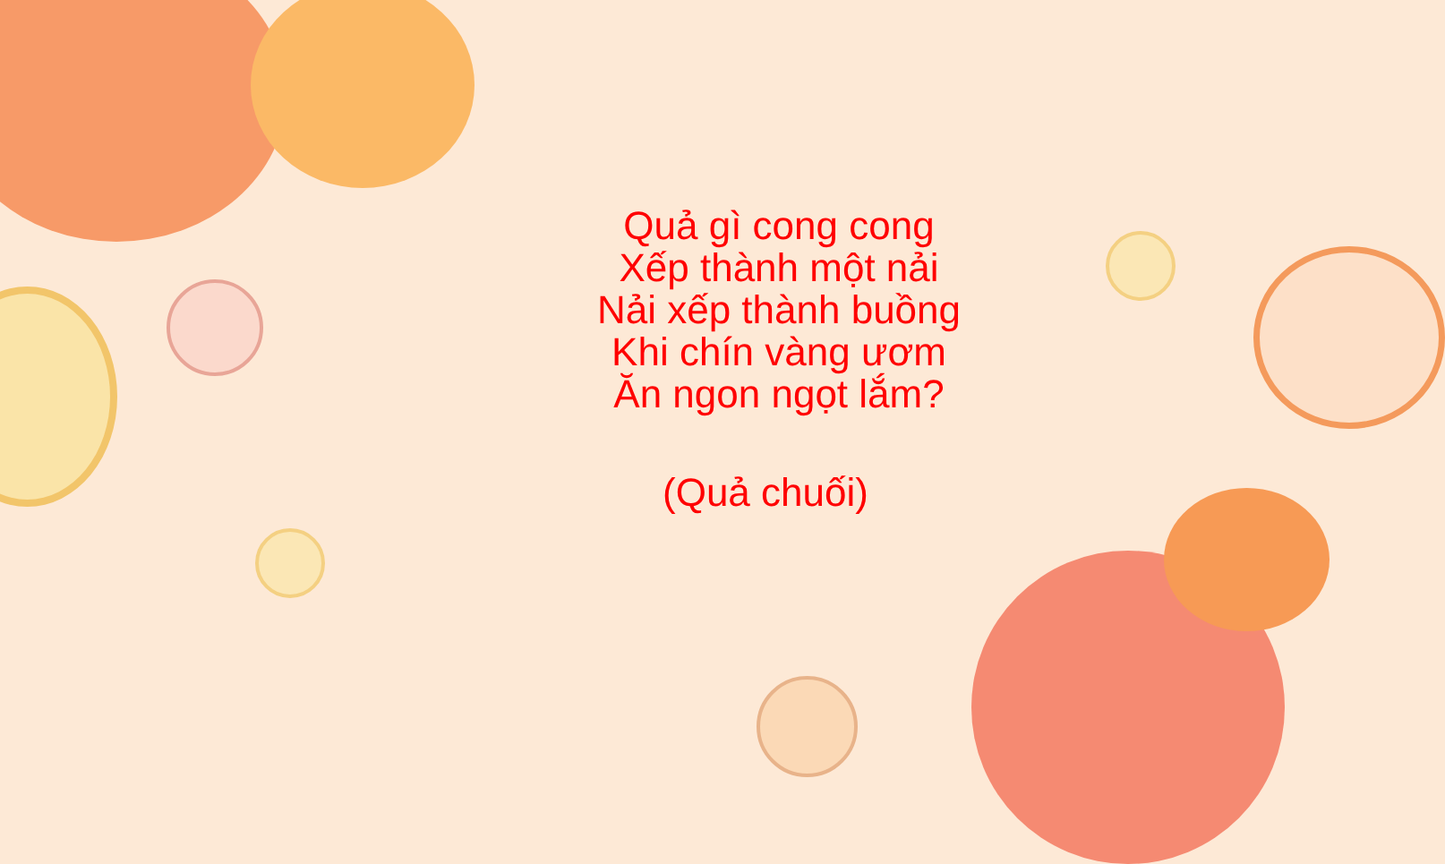Quả gì cong cong
Xếp thành một nải
Nải xếp thành buồng
Khi chín vàng ươm
Ăn ngon ngọt lắm?
(Quả chuối)